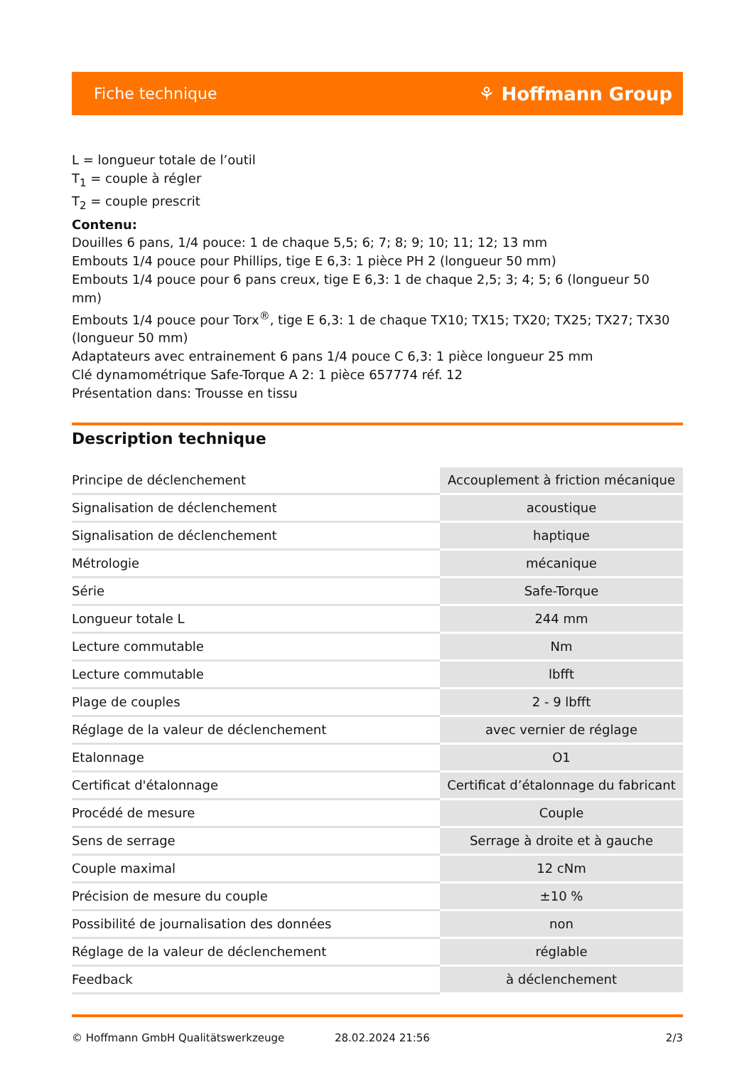Fiche technique ⚘ Hoffmann Group
L = longueur totale de l’outil
T<sub>1</sub> = couple à régler
T<sub>2</sub> = couple prescrit
Contenu:
Douilles 6 pans, 1/4 pouce: 1 de chaque 5,5; 6; 7; 8; 9; 10; 11; 12; 13 mm
Embouts 1/4 pouce pour Phillips, tige E 6,3: 1 pièce PH 2 (longueur 50 mm)
Embouts 1/4 pouce pour 6 pans creux, tige E 6,3: 1 de chaque 2,5; 3; 4; 5; 6 (longueur 50 mm)
Embouts 1/4 pouce pour Torx<sup>®</sup>, tige E 6,3: 1 de chaque TX10; TX15; TX20; TX25; TX27; TX30 (longueur 50 mm)
Adaptateurs avec entrainement 6 pans 1/4 pouce C 6,3: 1 pièce longueur 25 mm
Clé dynamométrique Safe-Torque A 2: 1 pièce 657774 réf. 12
Présentation dans: Trousse en tissu
Description technique
| Principe de déclenchement | Accouplement à friction mécanique |
| Signalisation de déclenchement | acoustique |
| Signalisation de déclenchement | haptique |
| Métrologie | mécanique |
| Série | Safe-Torque |
| Longueur totale L | 244 mm |
| Lecture commutable | Nm |
| Lecture commutable | lbfft |
| Plage de couples | 2 - 9 lbfft |
| Réglage de la valeur de déclenchement | avec vernier de réglage |
| Etalonnage | O1 |
| Certificat d'étalonnage | Certificat d’étalonnage du fabricant |
| Procédé de mesure | Couple |
| Sens de serrage | Serrage à droite et à gauche |
| Couple maximal | 12 cNm |
| Précision de mesure du couple | ±10 % |
| Possibilité de journalisation des données | non |
| Réglage de la valeur de déclenchement | réglable |
| Feedback | à déclenchement |
© Hoffmann GmbH Qualitätswerkzeuge 28.02.2024 21:56 2/3